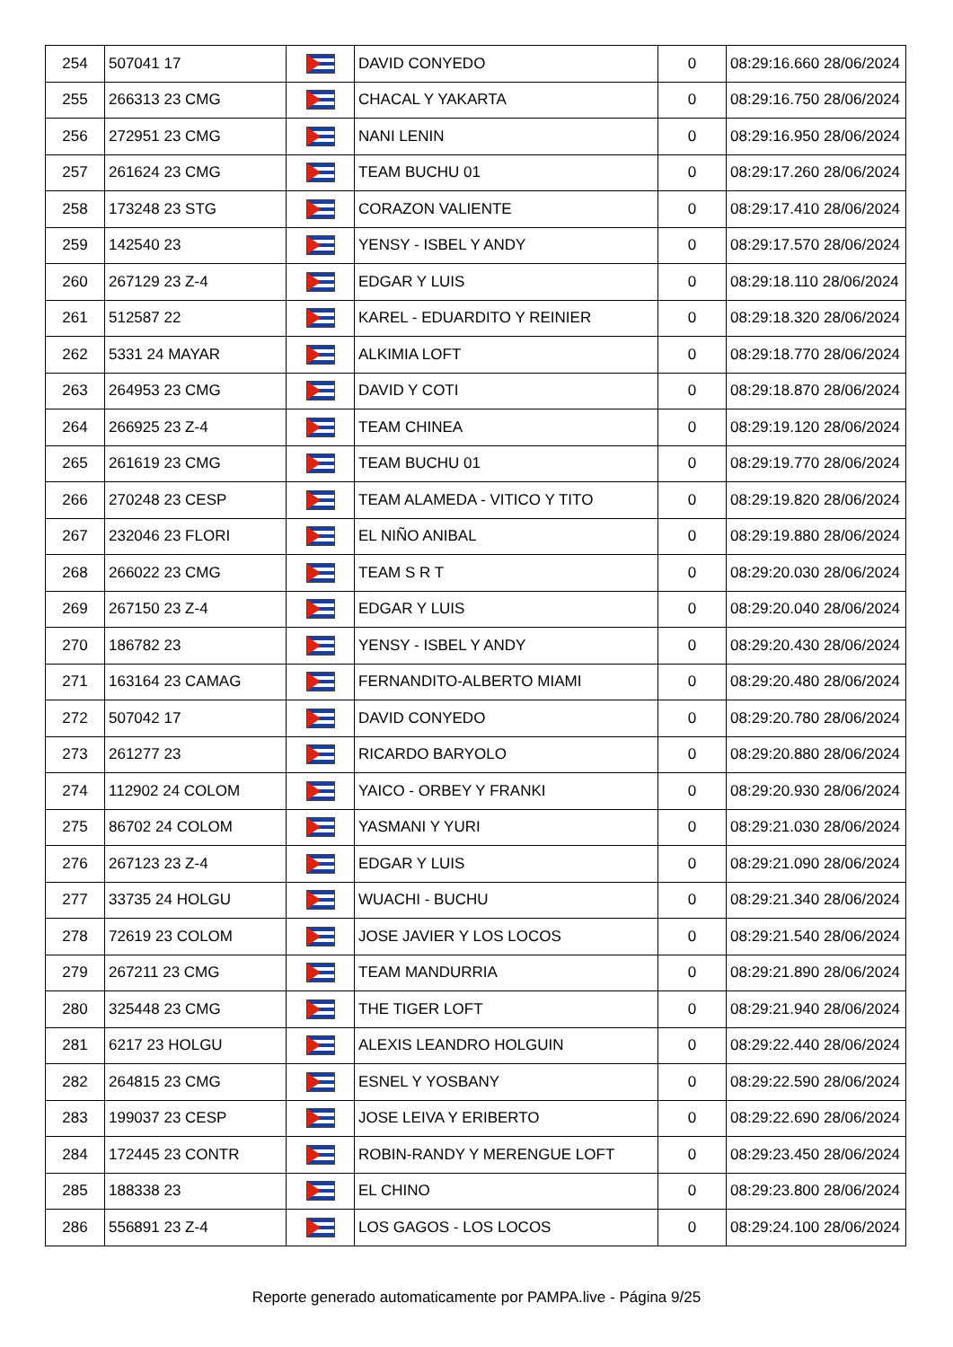| 254 | 507041 17 | | DAVID CONYEDO | 0 | 08:29:16.660 28/06/2024 |
| 255 | 266313 23 CMG | | CHACAL Y YAKARTA | 0 | 08:29:16.750 28/06/2024 |
| 256 | 272951 23 CMG | | NANI LENIN | 0 | 08:29:16.950 28/06/2024 |
| 257 | 261624 23 CMG | | TEAM BUCHU 01 | 0 | 08:29:17.260 28/06/2024 |
| 258 | 173248 23 STG | | CORAZON VALIENTE | 0 | 08:29:17.410 28/06/2024 |
| 259 | 142540 23 | | YENSY - ISBEL Y ANDY | 0 | 08:29:17.570 28/06/2024 |
| 260 | 267129 23 Z-4 | | EDGAR Y LUIS | 0 | 08:29:18.110 28/06/2024 |
| 261 | 512587 22 | | KAREL - EDUARDITO Y REINIER | 0 | 08:29:18.320 28/06/2024 |
| 262 | 5331 24 MAYAR | | ALKIMIA LOFT | 0 | 08:29:18.770 28/06/2024 |
| 263 | 264953 23 CMG | | DAVID Y COTI | 0 | 08:29:18.870 28/06/2024 |
| 264 | 266925 23 Z-4 | | TEAM CHINEA | 0 | 08:29:19.120 28/06/2024 |
| 265 | 261619 23 CMG | | TEAM BUCHU 01 | 0 | 08:29:19.770 28/06/2024 |
| 266 | 270248 23 CESP | | TEAM ALAMEDA - VITICO Y TITO | 0 | 08:29:19.820 28/06/2024 |
| 267 | 232046 23 FLORI | | EL NIÑO ANIBAL | 0 | 08:29:19.880 28/06/2024 |
| 268 | 266022 23 CMG | | TEAM S R T | 0 | 08:29:20.030 28/06/2024 |
| 269 | 267150 23 Z-4 | | EDGAR Y LUIS | 0 | 08:29:20.040 28/06/2024 |
| 270 | 186782 23 | | YENSY - ISBEL Y ANDY | 0 | 08:29:20.430 28/06/2024 |
| 271 | 163164 23 CAMAG | | FERNANDITO-ALBERTO MIAMI | 0 | 08:29:20.480 28/06/2024 |
| 272 | 507042 17 | | DAVID CONYEDO | 0 | 08:29:20.780 28/06/2024 |
| 273 | 261277 23 | | RICARDO BARYOLO | 0 | 08:29:20.880 28/06/2024 |
| 274 | 112902 24 COLOM | | YAICO - ORBEY Y FRANKI | 0 | 08:29:20.930 28/06/2024 |
| 275 | 86702 24 COLOM | | YASMANI Y YURI | 0 | 08:29:21.030 28/06/2024 |
| 276 | 267123 23 Z-4 | | EDGAR Y LUIS | 0 | 08:29:21.090 28/06/2024 |
| 277 | 33735 24 HOLGU | | WUACHI - BUCHU | 0 | 08:29:21.340 28/06/2024 |
| 278 | 72619 23 COLOM | | JOSE JAVIER Y LOS LOCOS | 0 | 08:29:21.540 28/06/2024 |
| 279 | 267211 23 CMG | | TEAM MANDURRIA | 0 | 08:29:21.890 28/06/2024 |
| 280 | 325448 23 CMG | | THE TIGER LOFT | 0 | 08:29:21.940 28/06/2024 |
| 281 | 6217 23 HOLGU | | ALEXIS LEANDRO HOLGUIN | 0 | 08:29:22.440 28/06/2024 |
| 282 | 264815 23 CMG | | ESNEL Y YOSBANY | 0 | 08:29:22.590 28/06/2024 |
| 283 | 199037 23 CESP | | JOSE LEIVA Y ERIBERTO | 0 | 08:29:22.690 28/06/2024 |
| 284 | 172445 23 CONTR | | ROBIN-RANDY Y MERENGUE LOFT | 0 | 08:29:23.450 28/06/2024 |
| 285 | 188338 23 | | EL CHINO | 0 | 08:29:23.800 28/06/2024 |
| 286 | 556891 23 Z-4 | | LOS GAGOS - LOS LOCOS | 0 | 08:29:24.100 28/06/2024 |
Reporte generado automaticamente por PAMPA.live - Página 9/25